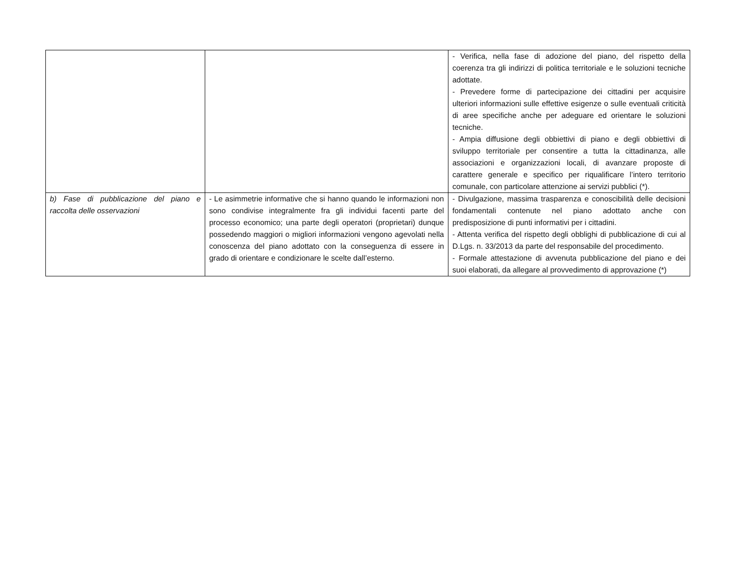| | | - Verifica, nella fase di adozione del piano, del rispetto della coerenza tra gli indirizzi di politica territoriale e le soluzioni tecniche adottate. - Prevedere forme di partecipazione dei cittadini per acquisire ulteriori informazioni sulle effettive esigenze o sulle eventuali criticità di aree specifiche anche per adeguare ed orientare le soluzioni tecniche. - Ampia diffusione degli obbiettivi di piano e degli obbiettivi di sviluppo territoriale per consentire a tutta la cittadinanza, alle associazioni e organizzazioni locali, di avanzare proposte di carattere generale e specifico per riqualificare l’intero territorio comunale, con particolare attenzione ai servizi pubblici (*). |
| b) Fase di pubblicazione del piano e raccolta delle osservazioni | - Le asimmetrie informative che si hanno quando le informazioni non sono condivise integralmente fra gli individui facenti parte del processo economico; una parte degli operatori (proprietari) dunque possedendo maggiori o migliori informazioni vengono agevolati nella conoscenza del piano adottato con la conseguenza di essere in grado di orientare e condizionare le scelte dall’esterno. | - Divulgazione, massima trasparenza e conoscibilità delle decisioni fondamentali contenute nel piano adottato anche con predisposizione di punti informativi per i cittadini. - Attenta verifica del rispetto degli obblighi di pubblicazione di cui al D.Lgs. n. 33/2013 da parte del responsabile del procedimento. - Formale attestazione di avvenuta pubblicazione del piano e dei suoi elaborati, da allegare al provvedimento di approvazione (*) |